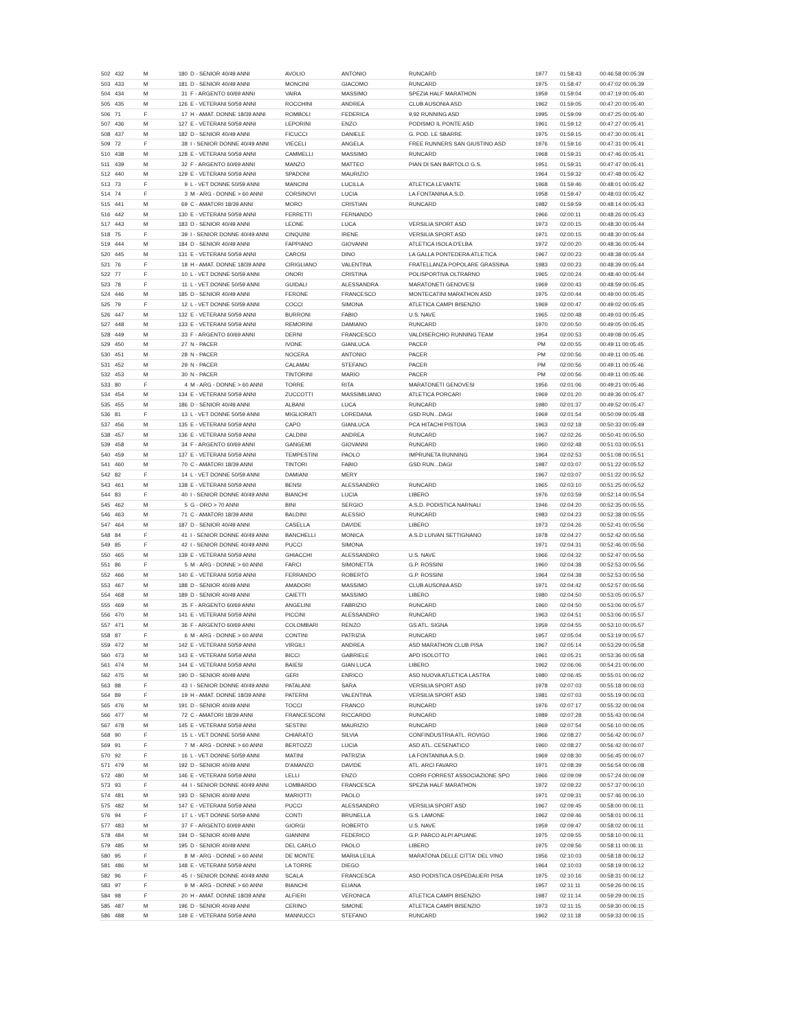| 502 | 432 | M | 180 | D - SENIOR 40/49 ANNI | AVOLIO | ANTONIO | RUNCARD | 1977 | 01:58:43 | 00:46:58 00:05:39 |
| 503 | 433 | M | 181 | D - SENIOR 40/49 ANNI | MONCINI | GIACOMO | RUNCARD | 1975 | 01:58:47 | 00:47:02 00:05:39 |
| 504 | 434 | M | 31 | F - ARGENTO 60/69 ANNI | VAIRA | MASSIMO | SPEZIA HALF MARATHON | 1959 | 01:59:04 | 00:47:19 00:05:40 |
| 505 | 435 | M | 126 | E - VETERANI 50/59 ANNI | ROCCHINI | ANDREA | CLUB AUSONIA ASD | 1962 | 01:59:05 | 00:47:20 00:05:40 |
| 506 | 71 | F | 17 | H - AMAT. DONNE 18/39 ANNI | ROMBOLI | FEDERICA | 9,92 RUNNING ASD | 1995 | 01:59:09 | 00:47:25 00:05:40 |
| 507 | 436 | M | 127 | E - VETERANI 50/59 ANNI | LEPORINI | ENZO | PODISMO IL PONTE ASD | 1961 | 01:59:12 | 00:47:27 00:05:41 |
| 508 | 437 | M | 182 | D - SENIOR 40/49 ANNI | FICUCCI | DANIELE | G. POD. LE SBARRE | 1975 | 01:59:15 | 00:47:30 00:05:41 |
| 509 | 72 | F | 38 | I - SENIOR DONNE 40/49 ANNI | VIECELI | ANGELA | FREE RUNNERS SAN GIUSTINO ASD | 1976 | 01:59:16 | 00:47:31 00:05:41 |
| 510 | 438 | M | 128 | E - VETERANI 50/59 ANNI | CAMMELLI | MASSIMO | RUNCARD | 1968 | 01:59:31 | 00:47:46 00:05:41 |
| 511 | 439 | M | 32 | F - ARGENTO 60/69 ANNI | MANZO | MATTEO | PIAN DI SAN BARTOLO G.S. | 1951 | 01:59:31 | 00:47:47 00:05:41 |
| 512 | 440 | M | 129 | E - VETERANI 50/59 ANNI | SPADONI | MAURIZIO | | 1964 | 01:59:32 | 00:47:48 00:05:42 |
| 513 | 73 | F | 9 | L - VET DONNE 50/59 ANNI | MANCINI | LUCILLA | ATLETICA LEVANTE | 1968 | 01:59:46 | 00:48:01 00:05:42 |
| 514 | 74 | F | 3 | M - ARG - DONNE > 60 ANNI | CORSINOVI | LUCIA | LA FONTANINA A.S.D. | 1958 | 01:59:47 | 00:48:03 00:05:42 |
| 515 | 441 | M | 69 | C - AMATORI 18/39 ANNI | MORO | CRISTIAN | RUNCARD | 1982 | 01:59:59 | 00:48:14 00:05:43 |
| 516 | 442 | M | 130 | E - VETERANI 50/59 ANNI | FERRETTI | FERNANDO | | 1966 | 02:00:11 | 00:48:26 00:05:43 |
| 517 | 443 | M | 183 | D - SENIOR 40/49 ANNI | LEONE | LUCA | VERSILIA SPORT ASD | 1973 | 02:00:15 | 00:48:30 00:05:44 |
| 518 | 75 | F | 39 | I - SENIOR DONNE 40/49 ANNI | CINQUINI | IRENE | VERSILIA SPORT ASD | 1971 | 02:00:15 | 00:48:30 00:05:44 |
| 519 | 444 | M | 184 | D - SENIOR 40/49 ANNI | FAPPIANO | GIOVANNI | ATLETICA ISOLA D'ELBA | 1972 | 02:00:20 | 00:48:36 00:05:44 |
| 520 | 445 | M | 131 | E - VETERANI 50/59 ANNI | CAROSI | DINO | LA GALLA PONTEDERA ATLETICA | 1967 | 02:00:23 | 00:48:38 00:05:44 |
| 521 | 76 | F | 18 | H - AMAT. DONNE 18/39 ANNI | CIRIGLIANO | VALENTINA | FRATELLANZA POPOLARE GRASSINA | 1983 | 02:00:23 | 00:48:39 00:05:44 |
| 522 | 77 | F | 10 | L - VET DONNE 50/59 ANNI | ONORI | CRISTINA | POLISPORTIVA OLTRARNO | 1965 | 02:00:24 | 00:48:40 00:05:44 |
| 523 | 78 | F | 11 | L - VET DONNE 50/59 ANNI | GUIDALI | ALESSANDRA | MARATONETI GENOVESI | 1969 | 02:00:43 | 00:48:59 00:05:45 |
| 524 | 446 | M | 185 | D - SENIOR 40/49 ANNI | FERONE | FRANCESCO | MONTECATINI MARATHON ASD | 1975 | 02:00:44 | 00:49:00 00:05:45 |
| 525 | 79 | F | 12 | L - VET DONNE 50/59 ANNI | COCCI | SIMONA | ATLETICA CAMPI BISENZIO | 1969 | 02:00:47 | 00:49:02 00:05:45 |
| 526 | 447 | M | 132 | E - VETERANI 50/59 ANNI | BURRONI | FABIO | U.S. NAVE | 1965 | 02:00:48 | 00:49:03 00:05:45 |
| 527 | 448 | M | 133 | E - VETERANI 50/59 ANNI | REMORINI | DAMIANO | RUNCARD | 1970 | 02:00:50 | 00:49:05 00:05:45 |
| 528 | 449 | M | 33 | F - ARGENTO 60/69 ANNI | DERNI | FRANCESCO | VALDISERCHIO RUNNING TEAM | 1954 | 02:00:53 | 00:49:08 00:05:45 |
| 529 | 450 | M | 27 | N - PACER | IVONE | GIANLUCA | PACER | PM | 02:00:55 | 00:49:11 00:05:45 |
| 530 | 451 | M | 28 | N - PACER | NOCERA | ANTONIO | PACER | PM | 02:00:56 | 00:49:11 00:05:46 |
| 531 | 452 | M | 29 | N - PACER | CALAMAI | STEFANO | PACER | PM | 02:00:56 | 00:49:11 00:05:46 |
| 532 | 453 | M | 30 | N - PACER | TINTORINI | MARIO | PACER | PM | 02:00:56 | 00:49:11 00:05:46 |
| 533 | 80 | F | 4 | M - ARG - DONNE > 60 ANNI | TORRE | RITA | MARATONETI GENOVESI | 1956 | 02:01:06 | 00:49:21 00:05:46 |
| 534 | 454 | M | 134 | E - VETERANI 50/59 ANNI | ZUCCOTTI | MASSIMILIANO | ATLETICA PORCARI | 1969 | 02:01:20 | 00:49:36 00:05:47 |
| 535 | 455 | M | 186 | D - SENIOR 40/49 ANNI | ALBANI | LUCA | RUNCARD | 1980 | 02:01:37 | 00:49:52 00:05:47 |
| 536 | 81 | F | 13 | L - VET DONNE 50/59 ANNI | MIGLIORATI | LOREDANA | GSD RUN...DAGI | 1969 | 02:01:54 | 00:50:09 00:05:48 |
| 537 | 456 | M | 135 | E - VETERANI 50/59 ANNI | CAPO | GIANLUCA | PCA HITACHI PISTOIA | 1963 | 02:02:18 | 00:50:33 00:05:49 |
| 538 | 457 | M | 136 | E - VETERANI 50/59 ANNI | CALDINI | ANDREA | RUNCARD | 1967 | 02:02:26 | 00:50:41 00:05:50 |
| 539 | 458 | M | 34 | F - ARGENTO 60/69 ANNI | GANGEMI | GIOVANNI | RUNCARD | 1960 | 02:02:48 | 00:51:03 00:05:51 |
| 540 | 459 | M | 137 | E - VETERANI 50/59 ANNI | TEMPESTINI | PAOLO | IMPRUNETA RUNNING | 1964 | 02:02:53 | 00:51:08 00:05:51 |
| 541 | 460 | M | 70 | C - AMATORI 18/39 ANNI | TINTORI | FABIO | GSD RUN...DAGI | 1987 | 02:03:07 | 00:51:22 00:05:52 |
| 542 | 82 | F | 14 | L - VET DONNE 50/59 ANNI | DAMIANI | MERY | | 1967 | 02:03:07 | 00:51:22 00:05:52 |
| 543 | 461 | M | 138 | E - VETERANI 50/59 ANNI | BENSI | ALESSANDRO | RUNCARD | 1965 | 02:03:10 | 00:51:25 00:05:52 |
| 544 | 83 | F | 40 | I - SENIOR DONNE 40/49 ANNI | BIANCHI | LUCIA | LIBERO | 1976 | 02:03:59 | 00:52:14 00:05:54 |
| 545 | 462 | M | 5 | G - ORO > 70 ANNI | BINI | SERGIO | A.S.D. PODISTICA NARNALI | 1946 | 02:04:20 | 00:52:35 00:05:55 |
| 546 | 463 | M | 71 | C - AMATORI 18/39 ANNI | BALDINI | ALESSIO | RUNCARD | 1983 | 02:04:23 | 00:52:38 00:05:55 |
| 547 | 464 | M | 187 | D - SENIOR 40/49 ANNI | CASELLA | DAVIDE | LIBERO | 1973 | 02:04:26 | 00:52:41 00:05:56 |
| 548 | 84 | F | 41 | I - SENIOR DONNE 40/49 ANNI | BANCHELLI | MONICA | A.S.D LUIVAN SETTIGNANO | 1978 | 02:04:27 | 00:52:42 00:05:56 |
| 549 | 85 | F | 42 | I - SENIOR DONNE 40/49 ANNI | PUCCI | SIMONA | | 1971 | 02:04:31 | 00:52:46 00:05:56 |
| 550 | 465 | M | 139 | E - VETERANI 50/59 ANNI | GHIACCHI | ALESSANDRO | U.S. NAVE | 1966 | 02:04:32 | 00:52:47 00:05:56 |
| 551 | 86 | F | 5 | M - ARG - DONNE > 60 ANNI | FARCI | SIMONETTA | G.P. ROSSINI | 1960 | 02:04:38 | 00:52:53 00:05:56 |
| 552 | 466 | M | 140 | E - VETERANI 50/59 ANNI | FERRANDO | ROBERTO | G.P. ROSSINI | 1964 | 02:04:38 | 00:52:53 00:05:56 |
| 553 | 467 | M | 188 | D - SENIOR 40/49 ANNI | AMADORI | MASSIMO | CLUB AUSONIA ASD | 1971 | 02:04:42 | 00:52:57 00:05:56 |
| 554 | 468 | M | 189 | D - SENIOR 40/49 ANNI | CAIETTI | MASSIMO | LIBERO | 1980 | 02:04:50 | 00:53:05 00:05:57 |
| 555 | 469 | M | 35 | F - ARGENTO 60/69 ANNI | ANGELINI | FABRIZIO | RUNCARD | 1960 | 02:04:50 | 00:53:06 00:05:57 |
| 556 | 470 | M | 141 | E - VETERANI 50/59 ANNI | PICCINI | ALESSANDRO | RUNCARD | 1963 | 02:04:51 | 00:53:06 00:05:57 |
| 557 | 471 | M | 36 | F - ARGENTO 60/69 ANNI | COLOMBARI | RENZO | GS ATL. SIGNA | 1959 | 02:04:55 | 00:53:10 00:05:57 |
| 558 | 87 | F | 6 | M - ARG - DONNE > 60 ANNI | CONTINI | PATRIZIA | RUNCARD | 1957 | 02:05:04 | 00:53:19 00:05:57 |
| 559 | 472 | M | 142 | E - VETERANI 50/59 ANNI | VIRGILI | ANDREA | ASD MARATHON CLUB PISA | 1967 | 02:05:14 | 00:53:29 00:05:58 |
| 560 | 473 | M | 143 | E - VETERANI 50/59 ANNI | BICCI | GABRIELE | APD ISOLOTTO | 1961 | 02:05:21 | 00:53:36 00:05:58 |
| 561 | 474 | M | 144 | E - VETERANI 50/59 ANNI | BAIESI | GIAN LUCA | LIBERO | 1962 | 02:06:06 | 00:54:21 00:06:00 |
| 562 | 475 | M | 190 | D - SENIOR 40/49 ANNI | GERI | ENRICO | ASD NUOVA ATLETICA LASTRA | 1980 | 02:06:45 | 00:55:01 00:06:02 |
| 563 | 88 | F | 43 | I - SENIOR DONNE 40/49 ANNI | PATALANI | SARA | VERSILIA SPORT ASD | 1978 | 02:07:03 | 00:55:18 00:06:03 |
| 564 | 89 | F | 19 | H - AMAT. DONNE 18/39 ANNI | PATERNI | VALENTINA | VERSILIA SPORT ASD | 1981 | 02:07:03 | 00:55:19 00:06:03 |
| 565 | 476 | M | 191 | D - SENIOR 40/49 ANNI | TOCCI | FRANCO | RUNCARD | 1976 | 02:07:17 | 00:55:32 00:06:04 |
| 566 | 477 | M | 72 | C - AMATORI 18/39 ANNI | FRANCESCONI | RICCARDO | RUNCARD | 1989 | 02:07:28 | 00:55:43 00:06:04 |
| 567 | 478 | M | 145 | E - VETERANI 50/59 ANNI | SESTINI | MAURIZIO | RUNCARD | 1969 | 02:07:54 | 00:56:10 00:06:05 |
| 568 | 90 | F | 15 | L - VET DONNE 50/59 ANNI | CHIARATO | SILVIA | CONFINDUSTRIA ATL. ROVIGO | 1966 | 02:08:27 | 00:56:42 00:06:07 |
| 569 | 91 | F | 7 | M - ARG - DONNE > 60 ANNI | BERTOZZI | LUCIA | ASD ATL. CESENATICO | 1960 | 02:08:27 | 00:56:42 00:06:07 |
| 570 | 92 | F | 16 | L - VET DONNE 50/59 ANNI | MATINI | PATRIZIA | LA FONTANINA A.S.D. | 1969 | 02:08:30 | 00:56:45 00:06:07 |
| 571 | 479 | M | 192 | D - SENIOR 40/49 ANNI | D'AMANZO | DAVIDE | ATL. ARCI FAVARO | 1971 | 02:08:39 | 00:56:54 00:06:08 |
| 572 | 480 | M | 146 | E - VETERANI 50/59 ANNI | LELLI | ENZO | CORRI FORREST ASSOCIAZIONE SPO | 1966 | 02:09:09 | 00:57:24 00:06:09 |
| 573 | 93 | F | 44 | I - SENIOR DONNE 40/49 ANNI | LOMBARDO | FRANCESCA | SPEZIA HALF MARATHON | 1972 | 02:09:22 | 00:57:37 00:06:10 |
| 574 | 481 | M | 193 | D - SENIOR 40/49 ANNI | MARIOTTI | PAOLO | | 1971 | 02:09:31 | 00:57:46 00:06:10 |
| 575 | 482 | M | 147 | E - VETERANI 50/59 ANNI | PUCCI | ALESSANDRO | VERSILIA SPORT ASD | 1967 | 02:09:45 | 00:58:00 00:06:11 |
| 576 | 94 | F | 17 | L - VET DONNE 50/59 ANNI | CONTI | BRUNELLA | G.S. LAMONE | 1962 | 02:09:46 | 00:58:01 00:06:11 |
| 577 | 483 | M | 37 | F - ARGENTO 60/69 ANNI | GIORGI | ROBERTO | U.S. NAVE | 1959 | 02:09:47 | 00:58:02 00:06:11 |
| 578 | 484 | M | 194 | D - SENIOR 40/49 ANNI | GIANNINI | FEDERICO | G.P. PARCO ALPI APUANE | 1975 | 02:09:55 | 00:58:10 00:06:11 |
| 579 | 485 | M | 195 | D - SENIOR 40/49 ANNI | DEL CARLO | PAOLO | LIBERO | 1975 | 02:09:56 | 00:58:11 00:06:11 |
| 580 | 95 | F | 8 | M - ARG - DONNE > 60 ANNI | DE MONTE | MARIA LEILA | MARATONA DELLE CITTA' DEL VINO | 1956 | 02:10:03 | 00:58:18 00:06:12 |
| 581 | 486 | M | 148 | E - VETERANI 50/59 ANNI | LA TORRE | DIEGO | | 1964 | 02:10:03 | 00:58:19 00:06:12 |
| 582 | 96 | F | 45 | I - SENIOR DONNE 40/49 ANNI | SCALA | FRANCESCA | ASD PODISTICA OSPEDALIERI PISA | 1975 | 02:10:16 | 00:58:31 00:06:12 |
| 583 | 97 | F | 9 | M - ARG - DONNE > 60 ANNI | BIANCHI | ELIANA | | 1957 | 02:11:11 | 00:59:26 00:06:15 |
| 584 | 98 | F | 20 | H - AMAT. DONNE 18/39 ANNI | ALFIERI | VERONICA | ATLETICA CAMPI BISENZIO | 1987 | 02:11:14 | 00:59:29 00:06:15 |
| 585 | 487 | M | 196 | D - SENIOR 40/49 ANNI | CERINO | SIMONE | ATLETICA CAMPI BISENZIO | 1973 | 02:11:15 | 00:59:30 00:06:15 |
| 586 | 488 | M | 149 | E - VETERANI 50/59 ANNI | MANNUCCI | STEFANO | RUNCARD | 1962 | 02:11:18 | 00:59:33 00:06:15 |